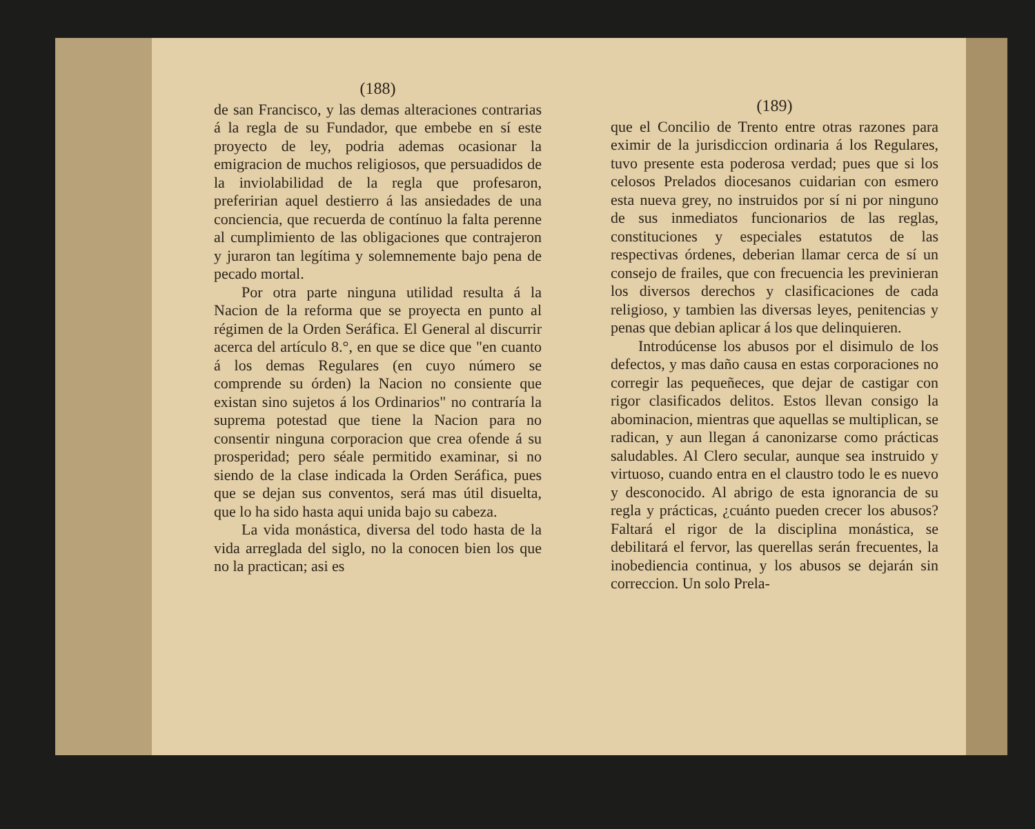(188)
de san Francisco, y las demas alteraciones contrarias á la regla de su Fundador, que embebe en sí este proyecto de ley, podria ademas ocasionar la emigracion de muchos religiosos, que persuadidos de la inviolabilidad de la regla que profesaron, preferirian aquel destierro á las ansiedades de una conciencia, que recuerda de contínuo la falta perenne al cumplimiento de las obligaciones que contrajeron y juraron tan legítima y solemnemente bajo pena de pecado mortal.
Por otra parte ninguna utilidad resulta á la Nacion de la reforma que se proyecta en punto al régimen de la Orden Seráfica. El General al discurrir acerca del artículo 8.°, en que se dice que "en cuanto á los demas Regulares (en cuyo número se comprende su órden) la Nacion no consiente que existan sino sujetos á los Ordinarios" no contraría la suprema potestad que tiene la Nacion para no consentir ninguna corporacion que crea ofende á su prosperidad; pero séale permitido examinar, si no siendo de la clase indicada la Orden Seráfica, pues que se dejan sus conventos, será mas útil disuelta, que lo ha sido hasta aqui unida bajo su cabeza.
La vida monástica, diversa del todo hasta de la vida arreglada del siglo, no la conocen bien los que no la practican; asi es
(189)
que el Concilio de Trento entre otras razones para eximir de la jurisdiccion ordinaria á los Regulares, tuvo presente esta poderosa verdad; pues que si los celosos Prelados diocesanos cuidarian con esmero esta nueva grey, no instruidos por sí ni por ninguno de sus inmediatos funcionarios de las reglas, constituciones y especiales estatutos de las respectivas órdenes, deberian llamar cerca de sí un consejo de frailes, que con frecuencia les previnieran los diversos derechos y clasificaciones de cada religioso, y tambien las diversas leyes, penitencias y penas que debian aplicar á los que delinquieren.
Introdúcense los abusos por el disimulo de los defectos, y mas daño causa en estas corporaciones no corregir las pequeñeces, que dejar de castigar con rigor clasificados delitos. Estos llevan consigo la abominacion, mientras que aquellas se multiplican, se radican, y aun llegan á canonizarse como prácticas saludables. Al Clero secular, aunque sea instruido y virtuoso, cuando entra en el claustro todo le es nuevo y desconocido. Al abrigo de esta ignorancia de su regla y prácticas, ¿cuánto pueden crecer los abusos? Faltará el rigor de la disciplina monástica, se debilitará el fervor, las querellas serán frecuentes, la inobediencia continua, y los abusos se dejarán sin correccion. Un solo Prela-